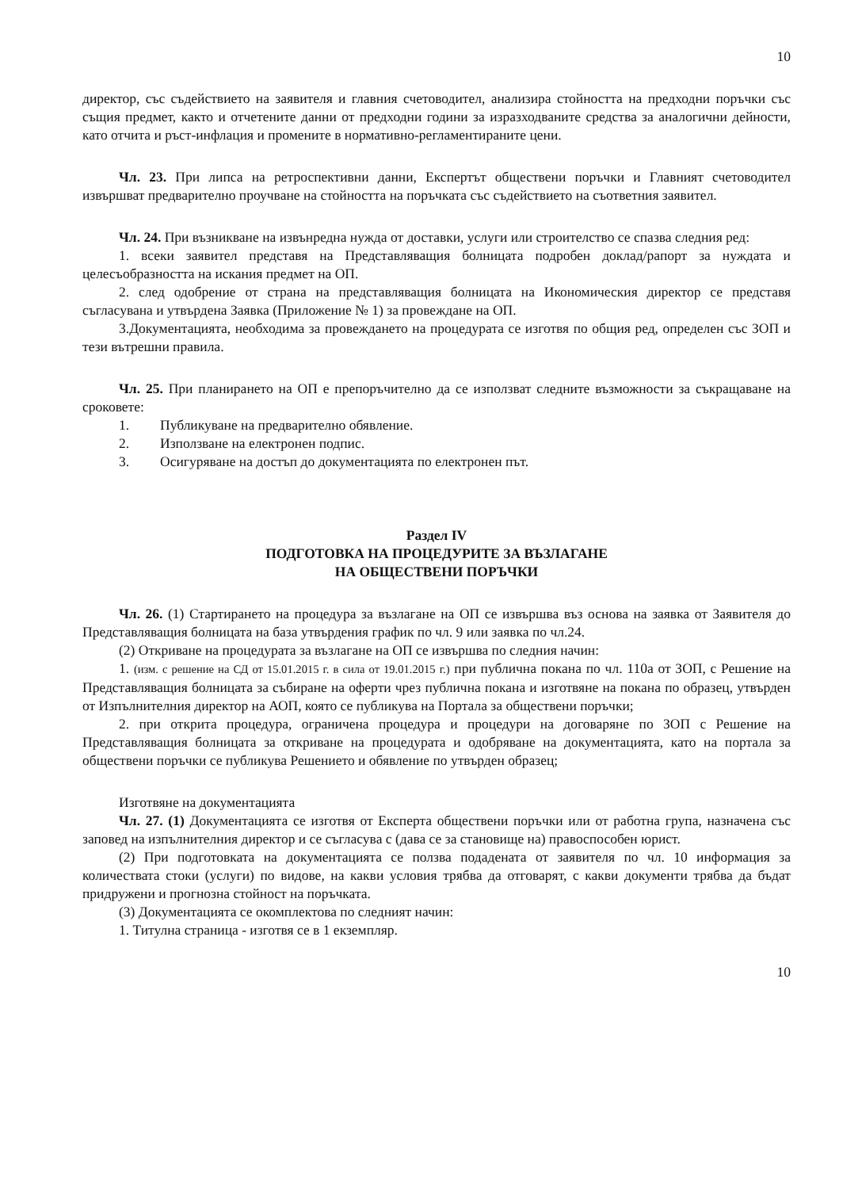10
директор, със съдействието на заявителя и главния счетоводител, анализира стойността на предходни поръчки със същия предмет, както и отчетените данни от предходни години за изразходваните средства за аналогични дейности, като отчита и ръст-инфлация и промените в нормативно-регламентираните цени.
Чл. 23. При липса на ретроспективни данни, Експертът обществени поръчки и Главният счетоводител извършват предварително проучване на стойността на поръчката със съдействието на съответния заявител.
Чл. 24. При възникване на извънредна нужда от доставки, услуги или строителство се спазва следния ред:
1. всеки заявител представя на Представляващия болницата подробен доклад/рапорт за нуждата и целесъобразността на искания предмет на ОП.
2. след одобрение от страна на представляващия болницата на Икономическия директор се представя съгласувана и утвърдена Заявка (Приложение № 1) за провеждане на ОП.
3.Документацията, необходима за провеждането на процедурата се изготвя по общия ред, определен със ЗОП и тези вътрешни правила.
Чл. 25. При планирането на ОП е препоръчително да се използват следните възможности за съкращаване на сроковете:
1. Публикуване на предварително обявление.
2. Използване на електронен подпис.
3. Осигуряване на достъп до документацията по електронен път.
Раздел IV
ПОДГОТОВКА НА ПРОЦЕДУРИТЕ ЗА ВЪЗЛАГАНЕ
НА ОБЩЕСТВЕНИ ПОРЪЧКИ
Чл. 26. (1) Стартирането на процедура за възлагане на ОП се извършва въз основа на заявка от Заявителя до Представляващия болницата на база утвърдения график по чл. 9 или заявка по чл.24.
(2) Откриване на процедурата за възлагане на ОП се извършва по следния начин:
1. (изм. с решение на СД от 15.01.2015 г. в сила от 19.01.2015 г.) при публична покана по чл. 110а от ЗОП, с Решение на Представляващия болницата за събиране на оферти чрез публична покана и изготвяне на покана по образец, утвърден от Изпълнителния директор на АОП, която се публикува на Портала за обществени поръчки;
2. при открита процедура, ограничена процедура и процедури на договаряне по ЗОП с Решение на Представляващия болницата за откриване на процедурата и одобряване на документацията, като на портала за обществени поръчки се публикува Решението и обявление по утвърден образец;
Изготвяне на документацията
Чл. 27. (1) Документацията се изготвя от Експерта обществени поръчки или от работна група, назначена със заповед на изпълнителния директор и се съгласува с (дава се за становище на) правоспособен юрист.
(2) При подготовката на документацията се ползва подадената от заявителя по чл. 10 информация за количествата стоки (услуги) по видове, на какви условия трябва да отговарят, с какви документи трябва да бъдат придружени и прогнозна стойност на поръчката.
(3) Документацията се окомплектова по следният начин:
1. Титулна страница - изготвя се в 1 екземпляр.
10